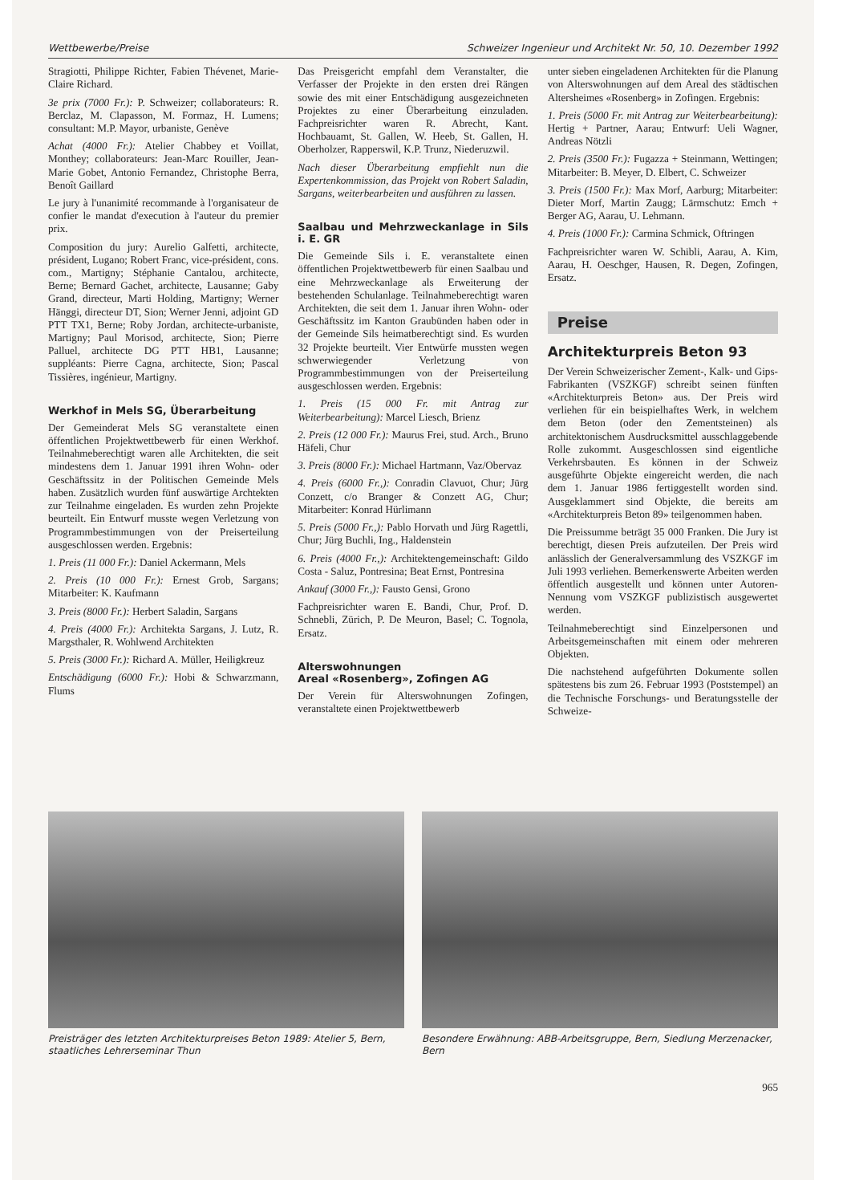Wettbewerbe/Preise Schweizer Ingenieur und Architekt Nr. 50, 10. Dezember 1992
Stragiotti, Philippe Richter, Fabien Thévenet, Marie-Claire Richard.
3e prix (7000 Fr.): P. Schweizer; collaborateurs: R. Berclaz, M. Clapasson, M. Formaz, H. Lumens; consultant: M.P. Mayor, urbaniste, Genève
Achat (4000 Fr.): Atelier Chabbey et Voillat, Monthey; collaborateurs: Jean-Marc Rouiller, Jean-Marie Gobet, Antonio Fernandez, Christophe Berra, Benoît Gaillard
Le jury à l'unanimité recommande à l'organisateur de confier le mandat d'execution à l'auteur du premier prix.
Composition du jury: Aurelio Galfetti, architecte, président, Lugano; Robert Franc, vice-président, cons. com., Martigny; Stéphanie Cantalou, architecte, Berne; Bernard Gachet, architecte, Lausanne; Gaby Grand, directeur, Marti Holding, Martigny; Werner Hänggi, directeur DT, Sion; Werner Jenni, adjoint GD PTT TX1, Berne; Roby Jordan, architecte-urbaniste, Martigny; Paul Morisod, architecte, Sion; Pierre Palluel, architecte DG PTT HB1, Lausanne; suppléants: Pierre Cagna, architecte, Sion; Pascal Tissières, ingénieur, Martigny.
Werkhof in Mels SG, Überarbeitung
Der Gemeinderat Mels SG veranstaltete einen öffentlichen Projektwettbewerb für einen Werkhof. Teilnahmeberechtigt waren alle Architekten, die seit mindestens dem 1. Januar 1991 ihren Wohn- oder Geschäftssitz in der Politischen Gemeinde Mels haben. Zusätzlich wurden fünf auswärtige Archtekten zur Teilnahme eingeladen. Es wurden zehn Projekte beurteilt. Ein Entwurf musste wegen Verletzung von Programmbestimmungen von der Preiserteilung ausgeschlossen werden. Ergebnis:
1. Preis (11 000 Fr.): Daniel Ackermann, Mels
2. Preis (10 000 Fr.): Ernest Grob, Sargans; Mitarbeiter: K. Kaufmann
3. Preis (8000 Fr.): Herbert Saladin, Sargans
4. Preis (4000 Fr.): Architekta Sargans, J. Lutz, R. Margsthaler, R. Wohlwend Architekten
5. Preis (3000 Fr.): Richard A. Müller, Heiligkreuz
Entschädigung (6000 Fr.): Hobi & Schwarzmann, Flums
Das Preisgericht empfahl dem Veranstalter, die Verfasser der Projekte in den ersten drei Rängen sowie des mit einer Entschädigung ausgezeichneten Projektes zu einer Überarbeitung einzuladen. Fachpreisrichter waren R. Abrecht, Kant. Hochbauamt, St. Gallen, W. Heeb, St. Gallen, H. Oberholzer, Rapperswil, K.P. Trunz, Niederuzwil.
Nach dieser Überarbeitung empfiehlt nun die Expertenkommission, das Projekt von Robert Saladin, Sargans, weiterbearbeiten und ausführen zu lassen.
Saalbau und Mehrzweckanlage in Sils i. E. GR
Die Gemeinde Sils i. E. veranstaltete einen öffentlichen Projektwettbewerb für einen Saalbau und eine Mehrzweckanlage als Erweiterung der bestehenden Schulanlage. Teilnahmeberechtigt waren Architekten, die seit dem 1. Januar ihren Wohn- oder Geschäftssitz im Kanton Graubünden haben oder in der Gemeinde Sils heimatberechtigt sind. Es wurden 32 Projekte beurteilt. Vier Entwürfe mussten wegen schwerwiegender Verletzung von Programmbestimmungen von der Preiserteilung ausgeschlossen werden. Ergebnis:
1. Preis (15 000 Fr. mit Antrag zur Weiterbearbeitung): Marcel Liesch, Brienz
2. Preis (12 000 Fr.): Maurus Frei, stud. Arch., Bruno Häfeli, Chur
3. Preis (8000 Fr.): Michael Hartmann, Vaz/Obervaz
4. Preis (6000 Fr.,): Conradin Clavuot, Chur; Jürg Conzett, c/o Branger & Conzett AG, Chur; Mitarbeiter: Konrad Hürlimann
5. Preis (5000 Fr.,): Pablo Horvath und Jürg Ragettli, Chur; Jürg Buchli, Ing., Haldenstein
6. Preis (4000 Fr.,): Architektengemeinschaft: Gildo Costa - Saluz, Pontresina; Beat Ernst, Pontresina
Ankauf (3000 Fr.,): Fausto Gensi, Grono
Fachpreisrichter waren E. Bandi, Chur, Prof. D. Schnebli, Zürich, P. De Meuron, Basel; C. Tognola, Ersatz.
Alterswohnungen
Areal «Rosenberg», Zofingen AG
Der Verein für Alterswohnungen Zofingen, veranstaltete einen Projektwettbewerb
unter sieben eingeladenen Architekten für die Planung von Alterswohnungen auf dem Areal des städtischen Altersheimes «Rosenberg» in Zofingen. Ergebnis:
1. Preis (5000 Fr. mit Antrag zur Weiterbearbeitung): Hertig + Partner, Aarau; Entwurf: Ueli Wagner, Andreas Nötzli
2. Preis (3500 Fr.): Fugazza + Steinmann, Wettingen; Mitarbeiter: B. Meyer, D. Elbert, C. Schweizer
3. Preis (1500 Fr.): Max Morf, Aarburg; Mitarbeiter: Dieter Morf, Martin Zaugg; Lärmschutz: Emch + Berger AG, Aarau, U. Lehmann.
4. Preis (1000 Fr.): Carmina Schmick, Oftringen
Fachpreisrichter waren W. Schibli, Aarau, A. Kim, Aarau, H. Oeschger, Hausen, R. Degen, Zofingen, Ersatz.
Preise
Architekturpreis Beton 93
Der Verein Schweizerischer Zement-, Kalk- und Gips-Fabrikanten (VSZKGF) schreibt seinen fünften «Architekturpreis Beton» aus. Der Preis wird verliehen für ein beispielhaftes Werk, in welchem dem Beton (oder den Zementsteinen) als architektonischem Ausdrucksmittel ausschlaggebende Rolle zukommt. Ausgeschlossen sind eigentliche Verkehrsbauten. Es können in der Schweiz ausgeführte Objekte eingereicht werden, die nach dem 1. Januar 1986 fertiggestellt worden sind. Ausgeklammert sind Objekte, die bereits am «Architekturpreis Beton 89» teilgenommen haben.
Die Preissumme beträgt 35 000 Franken. Die Jury ist berechtigt, diesen Preis aufzuteilen. Der Preis wird anlässlich der Generalversammlung des VSZKGF im Juli 1993 verliehen. Bemerkenswerte Arbeiten werden öffentlich ausgestellt und können unter Autoren-Nennung vom VSZKGF publizistisch ausgewertet werden.
Teilnahmeberechtigt sind Einzelpersonen und Arbeitsgemeinschaften mit einem oder mehreren Objekten.
Die nachstehend aufgeführten Dokumente sollen spätestens bis zum 26. Februar 1993 (Poststempel) an die Technische Forschungs- und Beratungsstelle der Schweize-
Preisträger des letzten Architekturpreises Beton 1989: Atelier 5, Bern, staatliches Lehrerseminar Thun
Besondere Erwähnung: ABB-Arbeitsgruppe, Bern, Siedlung Merzenacker, Bern
965